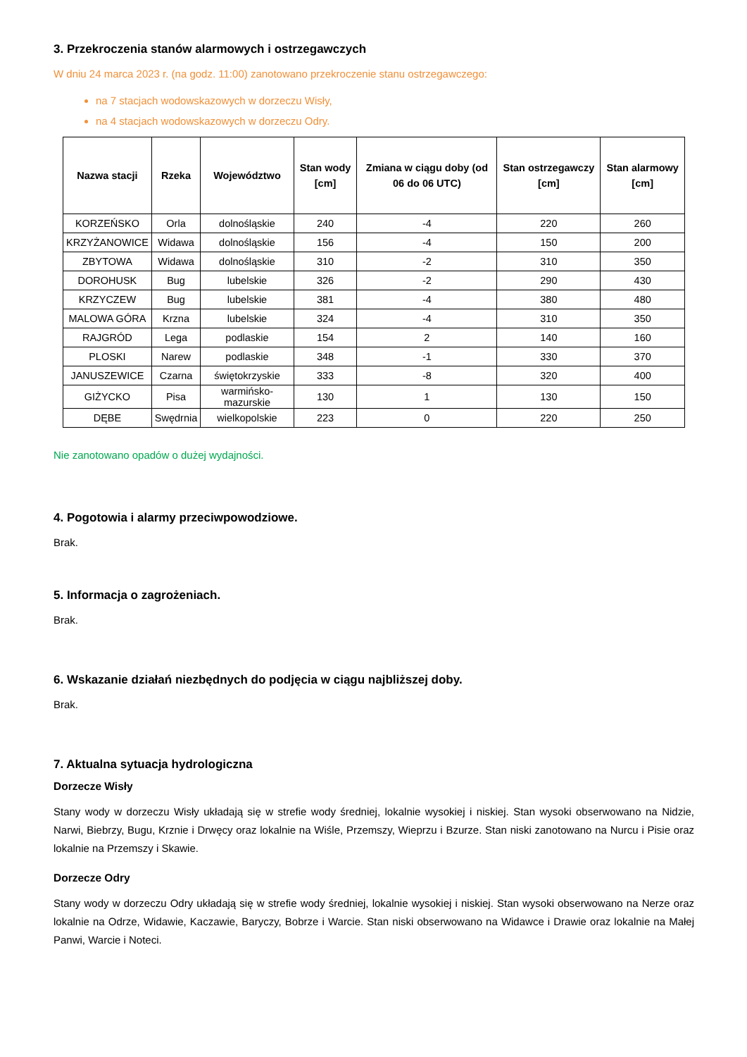3. Przekroczenia stanów alarmowych i ostrzegawczych
W dniu 24 marca 2023 r. (na godz. 11:00) zanotowano przekroczenie stanu ostrzegawczego:
na 7 stacjach wodowskazowych w dorzeczu Wisły,
na 4 stacjach wodowskazowych w dorzeczu Odry.
| Nazwa stacji | Rzeka | Województwo | Stan wody [cm] | Zmiana w ciągu doby (od 06 do 06 UTC) | Stan ostrzegawczy [cm] | Stan alarmowy [cm] |
| --- | --- | --- | --- | --- | --- | --- |
| KORZEŃSKO | Orla | dolnośląskie | 240 | -4 | 220 | 260 |
| KRZYŻANOWICE | Widawa | dolnośląskie | 156 | -4 | 150 | 200 |
| ZBYTOWA | Widawa | dolnośląskie | 310 | -2 | 310 | 350 |
| DOROHUSK | Bug | lubelskie | 326 | -2 | 290 | 430 |
| KRZYCZEW | Bug | lubelskie | 381 | -4 | 380 | 480 |
| MALOWA GÓRA | Krzna | lubelskie | 324 | -4 | 310 | 350 |
| RAJGRÓD | Lega | podlaskie | 154 | 2 | 140 | 160 |
| PLOSKI | Narew | podlaskie | 348 | -1 | 330 | 370 |
| JANUSZEWICE | Czarna | świętokrzyskie | 333 | -8 | 320 | 400 |
| GIŻYCKO | Pisa | warmińsko-mazurskie | 130 | 1 | 130 | 150 |
| DĘBE | Swędrnia | wielkopolskie | 223 | 0 | 220 | 250 |
Nie zanotowano opadów o dużej wydajności.
4. Pogotowia i alarmy przeciwpowodziowe.
Brak.
5. Informacja o zagrożeniach.
Brak.
6. Wskazanie działań niezbędnych do podjęcia w ciągu najbliższej doby.
Brak.
7. Aktualna sytuacja hydrologiczna
Dorzecze Wisły
Stany wody w dorzeczu Wisły układają się w strefie wody średniej, lokalnie wysokiej i niskiej. Stan wysoki obserwowano na Nidzie, Narwi, Biebrzy, Bugu, Krznie i Drwęcy oraz lokalnie na Wiśle, Przemszy, Wieprzu i Bzurze. Stan niski zanotowano na Nurcu i Pisie oraz lokalnie na Przemszy i Skawie.
Dorzecze Odry
Stany wody w dorzeczu Odry układają się w strefie wody średniej, lokalnie wysokiej i niskiej. Stan wysoki obserwowano na Nerze oraz lokalnie na Odrze, Widawie, Kaczawie, Baryczy, Bobrze i Warcie. Stan niski obserwowano na Widawce i Drawie oraz lokalnie na Małej Panwi, Warcie i Noteci.